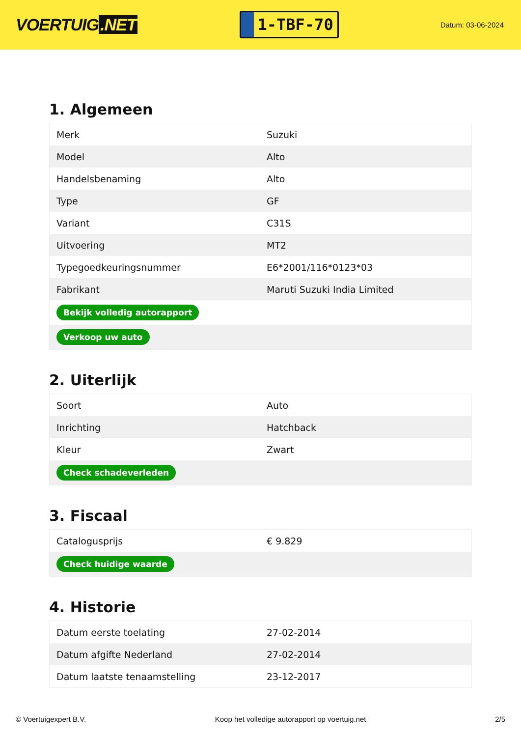VOERTUIG.NET
1-TBF-70
Datum: 03-06-2024
1. Algemeen
| Merk | Suzuki |
| Model | Alto |
| Handelsbenaming | Alto |
| Type | GF |
| Variant | C31S |
| Uitvoering | MT2 |
| Typegoedkeuringsnummer | E6*2001/116*0123*03 |
| Fabrikant | Maruti Suzuki India Limited |
| Bekijk volledig autorapport | |
| Verkoop uw auto | |
2. Uiterlijk
| Soort | Auto |
| Inrichting | Hatchback |
| Kleur | Zwart |
| Check schadeverleden | |
3. Fiscaal
| Catalogusprijs | € 9.829 |
| Check huidige waarde | |
4. Historie
| Datum eerste toelating | 27-02-2014 |
| Datum afgifte Nederland | 27-02-2014 |
| Datum laatste tenaamstelling | 23-12-2017 |
© Voertuigexpert B.V. Koop het volledige autorapport op voertuig.net 2/5